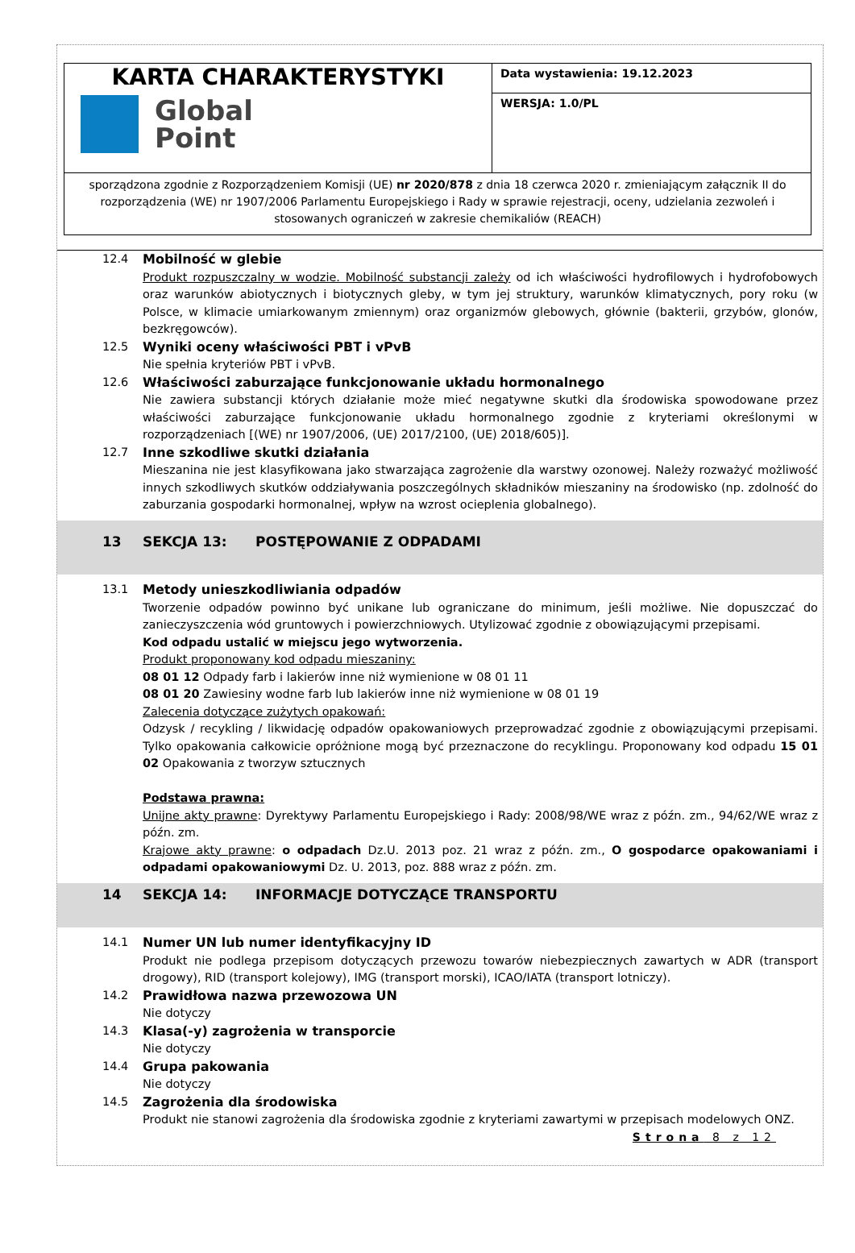| KARTA CHARAKTERYSTYKI Global Point | Data wystawienia: 19.12.2023 |
| | WERSJA: 1.0/PL |
| sporządzona zgodnie z Rozporządzeniem Komisji (UE) nr 2020/878 z dnia 18 czerwca 2020 r. zmieniającym załącznik II do rozporządzenia (WE) nr 1907/2006 Parlamentu Europejskiego i Rady w sprawie rejestracji, oceny, udzielania zezwoleń i stosowanych ograniczeń w zakresie chemikaliów (REACH) | |
12.4 Mobilność w glebie
Produkt rozpuszczalny w wodzie. Mobilność substancji zależy od ich właściwości hydrofilowych i hydrofobowych oraz warunków abiotycznych i biotycznych gleby, w tym jej struktury, warunków klimatycznych, pory roku (w Polsce, w klimacie umiarkowanym zmiennym) oraz organizmów glebowych, głównie (bakterii, grzybów, glonów, bezkręgowców).
12.5 Wyniki oceny właściwości PBT i vPvB
Nie spełnia kryteriów PBT i vPvB.
12.6 Właściwości zaburzające funkcjonowanie układu hormonalnego
Nie zawiera substancji których działanie może mieć negatywne skutki dla środowiska spowodowane przez właściwości zaburzające funkcjonowanie układu hormonalnego zgodnie z kryteriami określonymi w rozporządzeniach [(WE) nr 1907/2006, (UE) 2017/2100, (UE) 2018/605)].
12.7 Inne szkodliwe skutki działania
Mieszanina nie jest klasyfikowana jako stwarzająca zagrożenie dla warstwy ozonowej. Należy rozważyć możliwość innych szkodliwych skutków oddziaływania poszczególnych składników mieszaniny na środowisko (np. zdolność do zaburzania gospodarki hormonalnej, wpływ na wzrost ocieplenia globalnego).
13 SEKCJA 13: POSTĘPOWANIE Z ODPADAMI
13.1 Metody unieszkodliwiania odpadów
Tworzenie odpadów powinno być unikane lub ograniczane do minimum, jeśli możliwe. Nie dopuszczać do zanieczyszczenia wód gruntowych i powierzchniowych. Utylizować zgodnie z obowiązującymi przepisami.
Kod odpadu ustalić w miejscu jego wytworzenia.
Produkt proponowany kod odpadu mieszaniny:
08 01 12 Odpady farb i lakierów inne niż wymienione w 08 01 11
08 01 20 Zawiesiny wodne farb lub lakierów inne niż wymienione w 08 01 19
Zalecenia dotyczące zużytych opakowań:
Odzysk / recykling / likwidację odpadów opakowaniowych przeprowadzać zgodnie z obowiązującymi przepisami. Tylko opakowania całkowicie opróżnione mogą być przeznaczone do recyklingu. Proponowany kod odpadu 15 01 02 Opakowania z tworzyw sztucznych
Podstawa prawna:
Unijne akty prawne: Dyrektywy Parlamentu Europejskiego i Rady: 2008/98/WE wraz z późn. zm., 94/62/WE wraz z późn. zm.
Krajowe akty prawne: o odpadach Dz.U. 2013 poz. 21 wraz z późn. zm., O gospodarce opakowaniami i odpadami opakowaniowymi Dz. U. 2013, poz. 888 wraz z późn. zm.
14 SEKCJA 14: INFORMACJE DOTYCZĄCE TRANSPORTU
14.1 Numer UN lub numer identyfikacyjny ID
Produkt nie podlega przepisom dotyczących przewozu towarów niebezpiecznych zawartych w ADR (transport drogowy), RID (transport kolejowy), IMG (transport morski), ICAO/IATA (transport lotniczy).
14.2 Prawidłowa nazwa przewozowa UN
Nie dotyczy
14.3 Klasa(-y) zagrożenia w transporcie
Nie dotyczy
14.4 Grupa pakowania
Nie dotyczy
14.5 Zagrożenia dla środowiska
Produkt nie stanowi zagrożenia dla środowiska zgodnie z kryteriami zawartymi w przepisach modelowych ONZ.
Strona 8 z 12